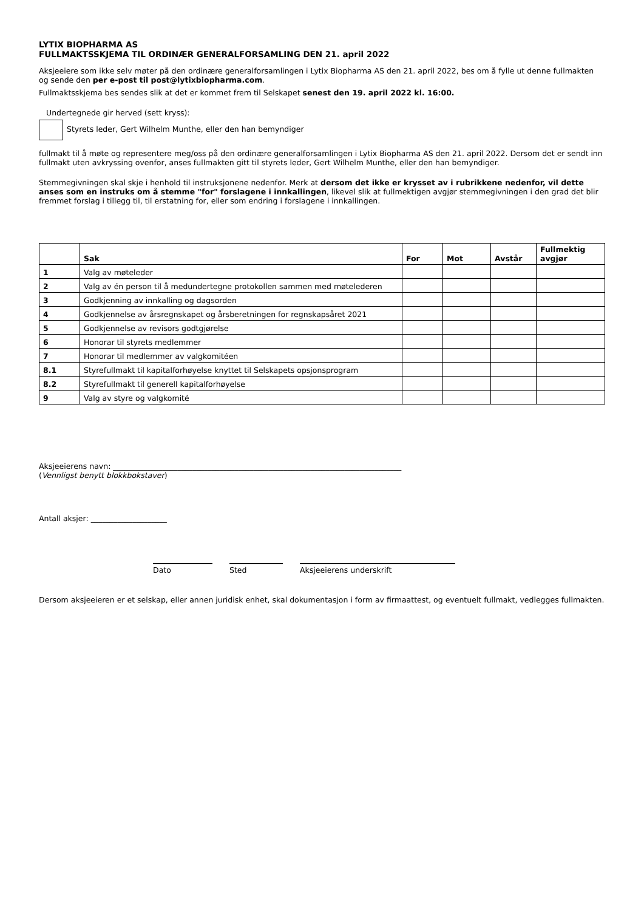LYTIX BIOPHARMA AS
FULLMAKTSSKJEMA TIL ORDINÆR GENERALFORSAMLING DEN 21. april 2022
Aksjeeiere som ikke selv møter på den ordinære generalforsamlingen i Lytix Biopharma AS den 21. april 2022, bes om å fylle ut denne fullmakten og sende den per e-post til post@lytixbiopharma.com.
Fullmaktsskjema bes sendes slik at det er kommet frem til Selskapet senest den 19. april 2022 kl. 16:00.
Undertegnede gir herved (sett kryss):
Styrets leder, Gert Wilhelm Munthe, eller den han bemyndiger
fullmakt til å møte og representere meg/oss på den ordinære generalforsamlingen i Lytix Biopharma AS den 21. april 2022. Dersom det er sendt inn fullmakt uten avkryssing ovenfor, anses fullmakten gitt til styrets leder, Gert Wilhelm Munthe, eller den han bemyndiger.
Stemmegivningen skal skje i henhold til instruksjonene nedenfor. Merk at dersom det ikke er krysset av i rubrikkene nedenfor, vil dette anses som en instruks om å stemme "for" forslagene i innkallingen, likevel slik at fullmektigen avgjør stemmegivningen i den grad det blir fremmet forslag i tillegg til, til erstatning for, eller som endring i forslagene i innkallingen.
| | Sak | For | Mot | Avstår | Fullmektig avgjør |
| --- | --- | --- | --- | --- | --- |
| 1 | Valg av møteleder | | | | |
| 2 | Valg av én person til å medundertegne protokollen sammen med møtelederen | | | | |
| 3 | Godkjenning av innkalling og dagsorden | | | | |
| 4 | Godkjennelse av årsregnskapet og årsberetningen for regnskapsåret 2021 | | | | |
| 5 | Godkjennelse av revisors godtgjørelse | | | | |
| 6 | Honorar til styrets medlemmer | | | | |
| 7 | Honorar til medlemmer av valgkomitéen | | | | |
| 8.1 | Styrefullmakt til kapitalforhøyelse knyttet til Selskapets opsjonsprogram | | | | |
| 8.2 | Styrefullmakt til generell kapitalforhøyelse | | | | |
| 9 | Valg av styre og valgkomité | | | | |
Aksjeeierens navn: ____________________________________________________________________________
(Vennligst benytt blokkbokstaver)
Antall aksjer: ____________________
Dato Sted Aksjeeierens underskrift
Dersom aksjeeieren er et selskap, eller annen juridisk enhet, skal dokumentasjon i form av firmaattest, og eventuelt fullmakt, vedlegges fullmakten.